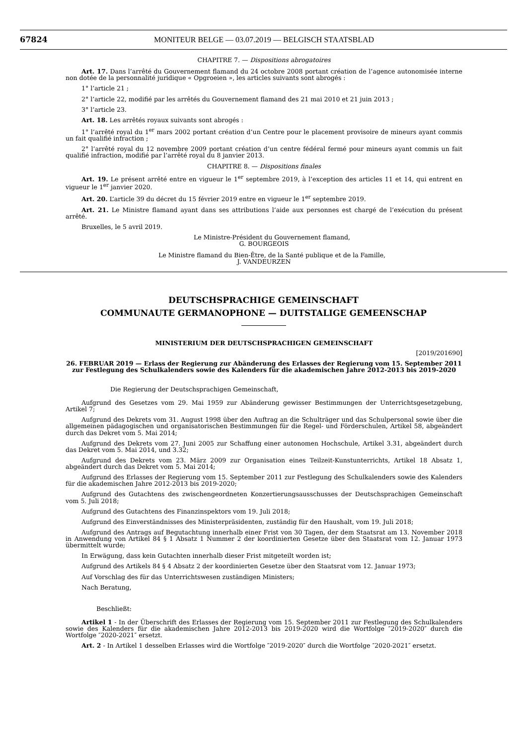67824 MONITEUR BELGE — 03.07.2019 — BELGISCH STAATSBLAD
CHAPITRE 7. — Dispositions abrogatoires
Art. 17. Dans l’arrêté du Gouvernement flamand du 24 octobre 2008 portant création de l’agence autonomisée interne non dotée de la personnalité juridique « Opgroeien », les articles suivants sont abrogés :
1° l’article 21 ;
2° l’article 22, modifié par les arrêtés du Gouvernement flamand des 21 mai 2010 et 21 juin 2013 ;
3° l’article 23.
Art. 18. Les arrêtés royaux suivants sont abrogés :
1° l’arrêté royal du 1<sup>er</sup> mars 2002 portant création d’un Centre pour le placement provisoire de mineurs ayant commis un fait qualifié infraction ;
2° l’arrêté royal du 12 novembre 2009 portant création d’un centre fédéral fermé pour mineurs ayant commis un fait qualifié infraction, modifié par l’arrêté royal du 8 janvier 2013.
CHAPITRE 8. — Dispositions finales
Art. 19. Le présent arrêté entre en vigueur le 1<sup>er</sup> septembre 2019, à l’exception des articles 11 et 14, qui entrent en vigueur le 1<sup>er</sup> janvier 2020.
Art. 20. L’article 39 du décret du 15 février 2019 entre en vigueur le 1<sup>er</sup> septembre 2019.
Art. 21. Le Ministre flamand ayant dans ses attributions l’aide aux personnes est chargé de l’exécution du présent arrêté.
Bruxelles, le 5 avril 2019.
Le Ministre-Président du Gouvernement flamand,
G. BOURGEOIS
Le Ministre flamand du Bien-Être, de la Santé publique et de la Famille,
J. VANDEURZEN
DEUTSCHSPRACHIGE GEMEINSCHAFT
COMMUNAUTE GERMANOPHONE — DUITSTALIGE GEMEENSCHAP
MINISTERIUM DER DEUTSCHSPRACHIGEN GEMEINSCHAFT
[2019/201690]
26. FEBRUAR 2019 — Erlass der Regierung zur Abänderung des Erlasses der Regierung vom 15. September 2011 zur Festlegung des Schulkalenders sowie des Kalenders für die akademischen Jahre 2012-2013 bis 2019-2020
Die Regierung der Deutschsprachigen Gemeinschaft,
Aufgrund des Gesetzes vom 29. Mai 1959 zur Abänderung gewisser Bestimmungen der Unterrichtsgesetzgebung, Artikel 7;
Aufgrund des Dekrets vom 31. August 1998 über den Auftrag an die Schulträger und das Schulpersonal sowie über die allgemeinen pädagogischen und organisatorischen Bestimmungen für die Regel- und Förderschulen, Artikel 58, abgeändert durch das Dekret vom 5. Mai 2014;
Aufgrund des Dekrets vom 27. Juni 2005 zur Schaffung einer autonomen Hochschule, Artikel 3.31, abgeändert durch das Dekret vom 5. Mai 2014, und 3.32;
Aufgrund des Dekrets vom 23. März 2009 zur Organisation eines Teilzeit-Kunstunterrichts, Artikel 18 Absatz 1, abgeändert durch das Dekret vom 5. Mai 2014;
Aufgrund des Erlasses der Regierung vom 15. September 2011 zur Festlegung des Schulkalenders sowie des Kalenders für die akademischen Jahre 2012-2013 bis 2019-2020;
Aufgrund des Gutachtens des zwischengeordneten Konzertierungsausschusses der Deutschsprachigen Gemeinschaft vom 5. Juli 2018;
Aufgrund des Gutachtens des Finanzinspektors vom 19. Juli 2018;
Aufgrund des Einverständnisses des Ministerpräsidenten, zuständig für den Haushalt, vom 19. Juli 2018;
Aufgrund des Antrags auf Begutachtung innerhalb einer Frist von 30 Tagen, der dem Staatsrat am 13. November 2018 in Anwendung von Artikel 84 § 1 Absatz 1 Nummer 2 der koordinierten Gesetze über den Staatsrat vom 12. Januar 1973 übermittelt wurde;
In Erwägung, dass kein Gutachten innerhalb dieser Frist mitgeteilt worden ist;
Aufgrund des Artikels 84 § 4 Absatz 2 der koordinierten Gesetze über den Staatsrat vom 12. Januar 1973;
Auf Vorschlag des für das Unterrichtswesen zuständigen Ministers;
Nach Beratung,
Beschließt:
Artikel 1 - In der Überschrift des Erlasses der Regierung vom 15. September 2011 zur Festlegung des Schulkalenders sowie des Kalenders für die akademischen Jahre 2012-2013 bis 2019-2020 wird die Wortfolge ″2019-2020″ durch die Wortfolge ″2020-2021″ ersetzt.
Art. 2 - In Artikel 1 desselben Erlasses wird die Wortfolge ″2019-2020″ durch die Wortfolge ″2020-2021″ ersetzt.